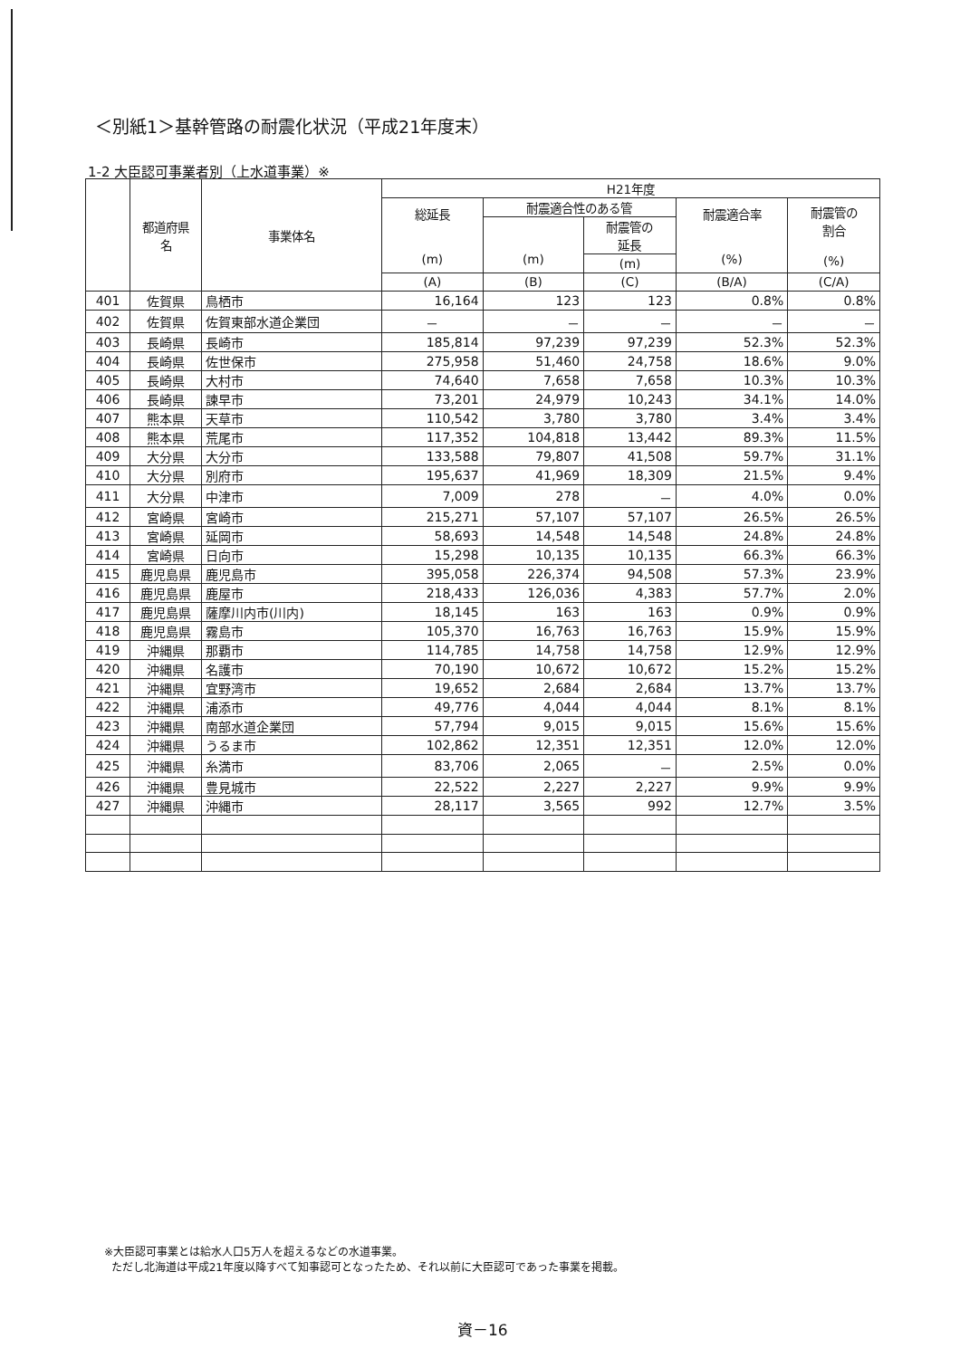＜別紙1＞基幹管路の耐震化状況（平成21年度末）
1-2 大臣認可事業者別（上水道事業）※
| | 都道府県 名 | 事業体名 | H21年度 | | | | |
| --- | --- | --- | --- | --- | --- | --- | --- |
| | | | 総延長 (m) | 耐震適合性のある管 | | 耐震適合率 (%) | 耐震管の 割合 (%) |
| | | | | (m) | 耐震管の 延長 | | |
| | | | | | (m) | | |
| | | | (A) | (B) | (C) | (B/A) | (C/A) |
| 401 | 佐賀県 | 鳥栖市 | 16,164 | 123 | 123 | 0.8% | 0.8% |
| 402 | 佐賀県 | 佐賀東部水道企業団 | － | － | － | － | － |
| 403 | 長崎県 | 長崎市 | 185,814 | 97,239 | 97,239 | 52.3% | 52.3% |
| 404 | 長崎県 | 佐世保市 | 275,958 | 51,460 | 24,758 | 18.6% | 9.0% |
| 405 | 長崎県 | 大村市 | 74,640 | 7,658 | 7,658 | 10.3% | 10.3% |
| 406 | 長崎県 | 諫早市 | 73,201 | 24,979 | 10,243 | 34.1% | 14.0% |
| 407 | 熊本県 | 天草市 | 110,542 | 3,780 | 3,780 | 3.4% | 3.4% |
| 408 | 熊本県 | 荒尾市 | 117,352 | 104,818 | 13,442 | 89.3% | 11.5% |
| 409 | 大分県 | 大分市 | 133,588 | 79,807 | 41,508 | 59.7% | 31.1% |
| 410 | 大分県 | 別府市 | 195,637 | 41,969 | 18,309 | 21.5% | 9.4% |
| 411 | 大分県 | 中津市 | 7,009 | 278 | － | 4.0% | 0.0% |
| 412 | 宮崎県 | 宮崎市 | 215,271 | 57,107 | 57,107 | 26.5% | 26.5% |
| 413 | 宮崎県 | 延岡市 | 58,693 | 14,548 | 14,548 | 24.8% | 24.8% |
| 414 | 宮崎県 | 日向市 | 15,298 | 10,135 | 10,135 | 66.3% | 66.3% |
| 415 | 鹿児島県 | 鹿児島市 | 395,058 | 226,374 | 94,508 | 57.3% | 23.9% |
| 416 | 鹿児島県 | 鹿屋市 | 218,433 | 126,036 | 4,383 | 57.7% | 2.0% |
| 417 | 鹿児島県 | 薩摩川内市(川内) | 18,145 | 163 | 163 | 0.9% | 0.9% |
| 418 | 鹿児島県 | 霧島市 | 105,370 | 16,763 | 16,763 | 15.9% | 15.9% |
| 419 | 沖縄県 | 那覇市 | 114,785 | 14,758 | 14,758 | 12.9% | 12.9% |
| 420 | 沖縄県 | 名護市 | 70,190 | 10,672 | 10,672 | 15.2% | 15.2% |
| 421 | 沖縄県 | 宜野湾市 | 19,652 | 2,684 | 2,684 | 13.7% | 13.7% |
| 422 | 沖縄県 | 浦添市 | 49,776 | 4,044 | 4,044 | 8.1% | 8.1% |
| 423 | 沖縄県 | 南部水道企業団 | 57,794 | 9,015 | 9,015 | 15.6% | 15.6% |
| 424 | 沖縄県 | うるま市 | 102,862 | 12,351 | 12,351 | 12.0% | 12.0% |
| 425 | 沖縄県 | 糸満市 | 83,706 | 2,065 | － | 2.5% | 0.0% |
| 426 | 沖縄県 | 豊見城市 | 22,522 | 2,227 | 2,227 | 9.9% | 9.9% |
| 427 | 沖縄県 | 沖縄市 | 28,117 | 3,565 | 992 | 12.7% | 3.5% |
※大臣認可事業とは給水人口5万人を超えるなどの水道事業。
ただし北海道は平成21年度以降すべて知事認可となったため、それ以前に大臣認可であった事業を掲載。
資－16